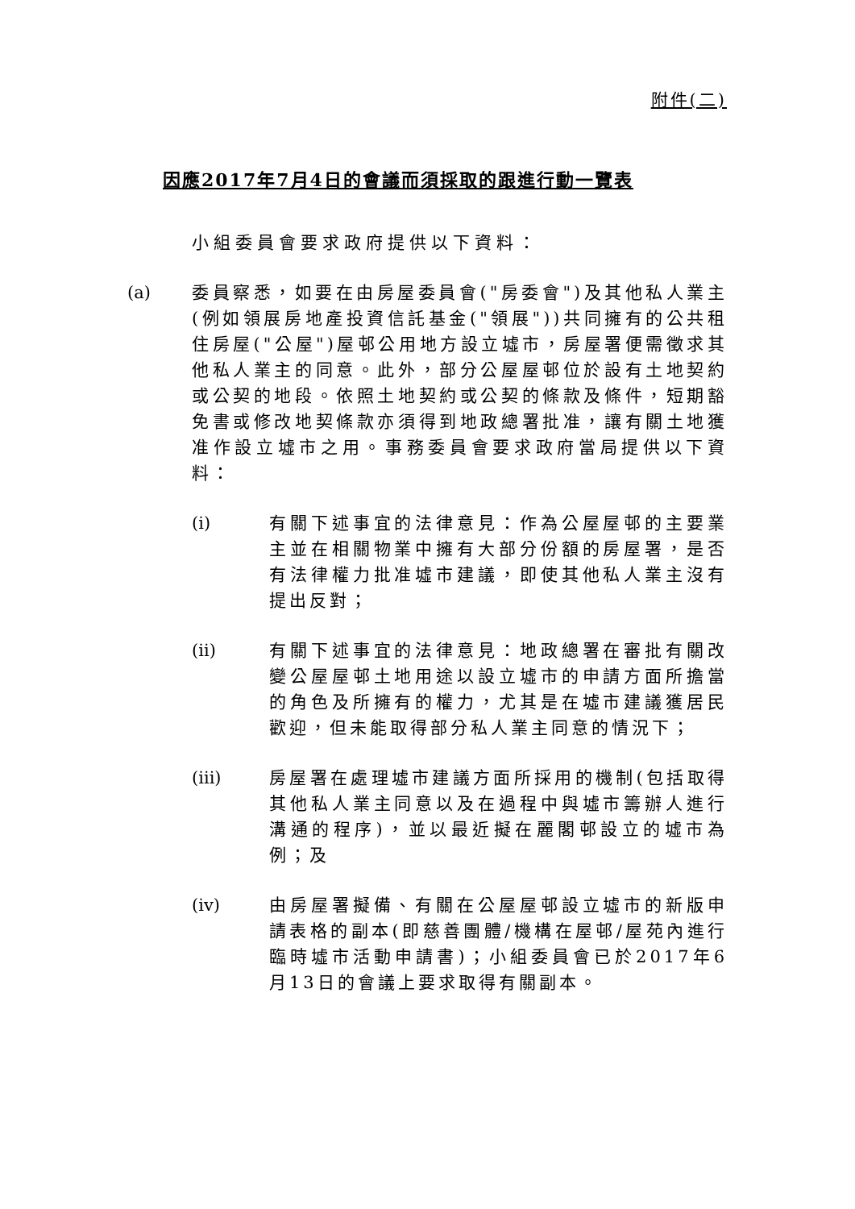附件(二)
因應2017年7月4日的會議而須採取的跟進行動一覽表
小組委員會要求政府提供以下資料：
(a) 委員察悉，如要在由房屋委員會("房委會")及其他私人業主(例如領展房地產投資信託基金("領展"))共同擁有的公共租住房屋("公屋")屋邨公用地方設立墟市，房屋署便需徵求其他私人業主的同意。此外，部分公屋屋邨位於設有土地契約或公契的地段。依照土地契約或公契的條款及條件，短期豁免書或修改地契條款亦須得到地政總署批准，讓有關土地獲准作設立墟市之用。事務委員會要求政府當局提供以下資料：
(i) 有關下述事宜的法律意見：作為公屋屋邨的主要業主並在相關物業中擁有大部分份額的房屋署，是否有法律權力批准墟市建議，即使其他私人業主沒有提出反對；
(ii) 有關下述事宜的法律意見：地政總署在審批有關改變公屋屋邨土地用途以設立墟市的申請方面所擔當的角色及所擁有的權力，尤其是在墟市建議獲居民歡迎，但未能取得部分私人業主同意的情況下；
(iii) 房屋署在處理墟市建議方面所採用的機制(包括取得其他私人業主同意以及在過程中與墟市籌辦人進行溝通的程序)，並以最近擬在麗閣邨設立的墟市為例；及
(iv) 由房屋署擬備、有關在公屋屋邨設立墟市的新版申請表格的副本(即慈善團體/機構在屋邨/屋苑內進行臨時墟市活動申請書)；小組委員會已於2017年6月13日的會議上要求取得有關副本。